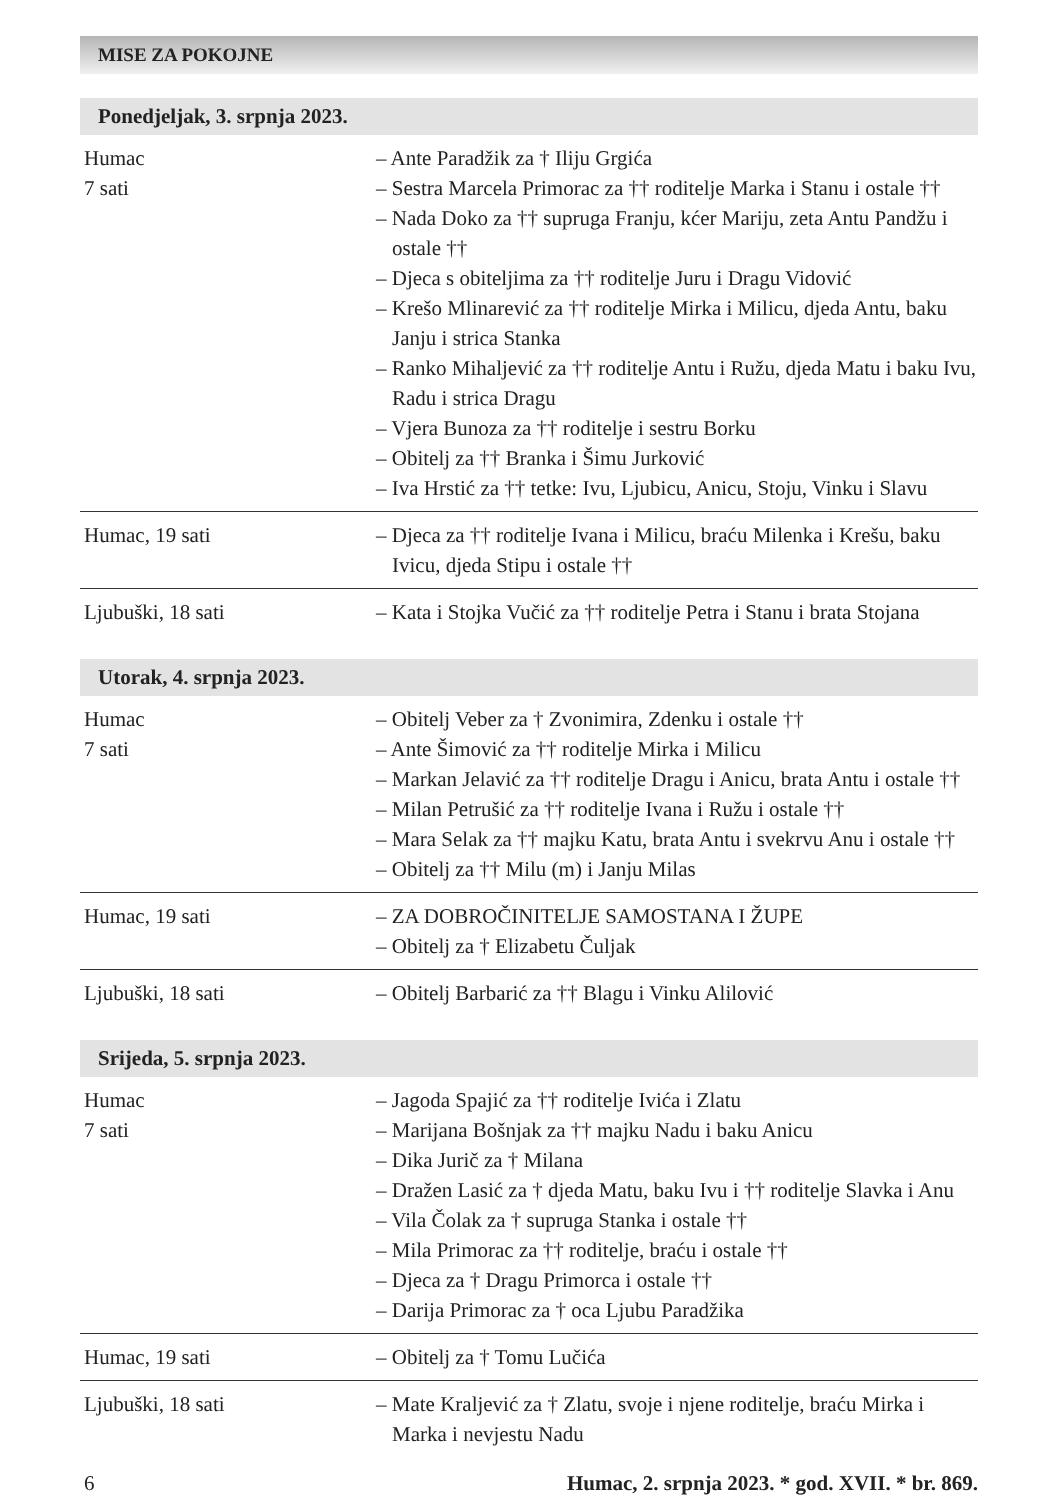MISE ZA POKOJNE
Ponedjeljak, 3. srpnja 2023.
| Humac 7 sati | – Ante Paradžik za † Iliju Grgića – Sestra Marcela Primorac za †† roditelje Marka i Stanu i ostale †† – Nada Doko za †† supruga Franju, kćer Mariju, zeta Antu Pandžu i ostale †† – Djeca s obiteljima za †† roditelje Juru i Dragu Vidović – Krešo Mlinarević za †† roditelje Mirka i Milicu, djeda Antu, baku Janju i strica Stanka – Ranko Mihaljević za †† roditelje Antu i Ružu, djeda Matu i baku Ivu, Radu i strica Dragu – Vjera Bunoza za †† roditelje i sestru Borku – Obitelj za †† Branka i Šimu Jurković – Iva Hrstić za †† tetke: Ivu, Ljubicu, Anicu, Stoju, Vinku i Slavu |
| Humac, 19 sati | – Djeca za †† roditelje Ivana i Milicu, braću Milenka i Krešu, baku Ivicu, djeda Stipu i ostale †† |
| Ljubuški, 18 sati | – Kata i Stojka Vučić za †† roditelje Petra i Stanu i brata Stojana |
Utorak, 4. srpnja 2023.
| Humac 7 sati | – Obitelj Veber za † Zvonimira, Zdenku i ostale †† – Ante Šimović za †† roditelje Mirka i Milicu – Markan Jelavić za †† roditelje Dragu i Anicu, brata Antu i ostale †† – Milan Petrušić za †† roditelje Ivana i Ružu i ostale †† – Mara Selak za †† majku Katu, brata Antu i svekrvu Anu i ostale †† – Obitelj za †† Milu (m) i Janju Milas |
| Humac, 19 sati | – ZA DOBROČINITELJE SAMOSTANA I ŽUPE – Obitelj za † Elizabetu Čuljak |
| Ljubuški, 18 sati | – Obitelj Barbarić za †† Blagu i Vinku Alilović |
Srijeda, 5. srpnja 2023.
| Humac 7 sati | – Jagoda Spajić za †† roditelje Ivića i Zlatu – Marijana Bošnjak za †† majku Nadu i baku Anicu – Dika Jurič za † Milana – Dražen Lasić za † djeda Matu, baku Ivu i †† roditelje Slavka i Anu – Vila Čolak za † supruga Stanka i ostale †† – Mila Primorac za †† roditelje, braću i ostale †† – Djeca za † Dragu Primorca i ostale †† – Darija Primorac za † oca Ljubu Paradžika |
| Humac, 19 sati | – Obitelj za † Tomu Lučića |
| Ljubuški, 18 sati | – Mate Kraljević za † Zlatu, svoje i njene roditelje, braću Mirka i Marka i nevjestu Nadu |
6 Humac, 2. srpnja 2023. * god. XVII. * br. 869.